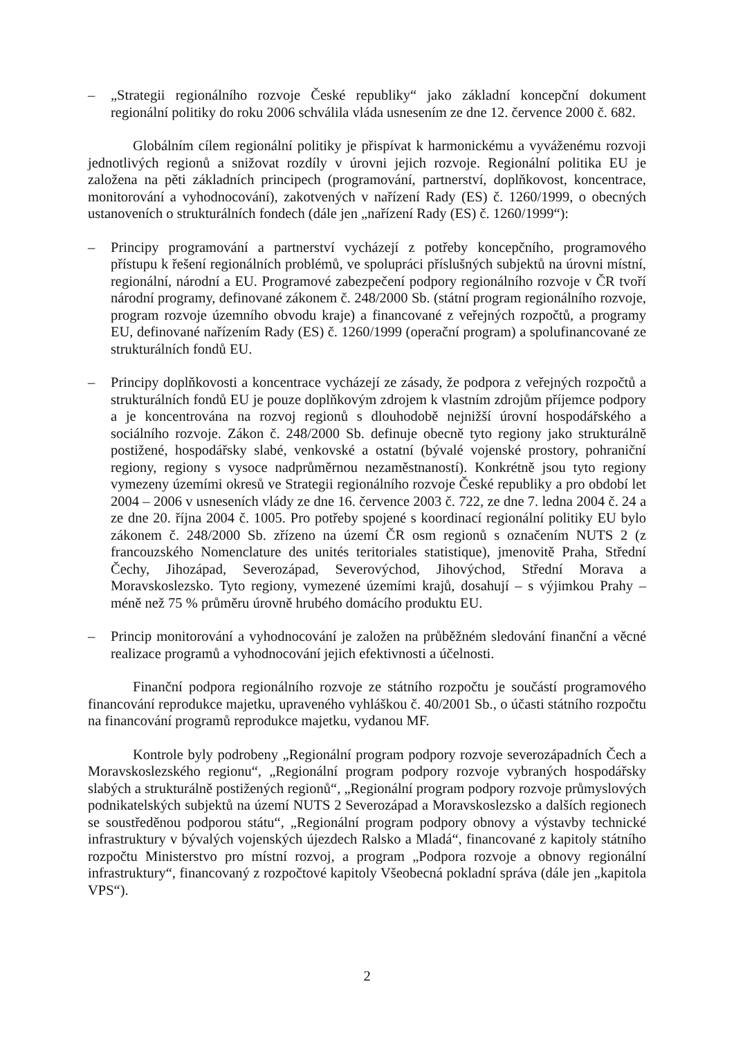– „Strategii regionálního rozvoje České republiky“ jako základní koncepční dokument regionální politiky do roku 2006 schválila vláda usnesením ze dne 12. července 2000 č. 682.
Globálním cílem regionální politiky je přispívat k harmonickému a vyváženému rozvoji jednotlivých regionů a snižovat rozdíly v úrovni jejich rozvoje. Regionální politika EU je založena na pěti základních principech (programování, partnerství, doplňkovost, koncentrace, monitorování a vyhodnocování), zakotvených v nařízení Rady (ES) č. 1260/1999, o obecných ustanoveních o strukturálních fondech (dále jen „nařízení Rady (ES) č. 1260/1999“):
– Principy programování a partnerství vycházejí z potřeby koncepčního, programového přístupu k řešení regionálních problémů, ve spolupráci příslušných subjektů na úrovni místní, regionální, národní a EU. Programové zabezpečení podpory regionálního rozvoje v ČR tvoří národní programy, definované zákonem č. 248/2000 Sb. (státní program regionálního rozvoje, program rozvoje územního obvodu kraje) a financované z veřejných rozpočtů, a programy EU, definované nařízením Rady (ES) č. 1260/1999 (operační program) a spolufinancované ze strukturálních fondů EU.
– Principy doplňkovosti a koncentrace vycházejí ze zásady, že podpora z veřejných rozpočtů a strukturálních fondů EU je pouze doplňkovým zdrojem k vlastním zdrojům příjemce podpory a je koncentrována na rozvoj regionů s dlouhodobě nejnižší úrovní hospodářského a sociálního rozvoje. Zákon č. 248/2000 Sb. definuje obecně tyto regiony jako strukturálně postižené, hospodářsky slabé, venkovské a ostatní (bývalé vojenské prostory, pohraniční regiony, regiony s vysoce nadprůměrnou nezaměstnaností). Konkrétně jsou tyto regiony vymezeny územími okresů ve Strategii regionálního rozvoje České republiky a pro období let 2004 – 2006 v usneseních vlády ze dne 16. července 2003 č. 722, ze dne 7. ledna 2004 č. 24 a ze dne 20. října 2004 č. 1005. Pro potřeby spojené s koordinací regionální politiky EU bylo zákonem č. 248/2000 Sb. zřízeno na území ČR osm regionů s označením NUTS 2 (z francouzského Nomenclature des unités teritoriales statistique), jmenovitě Praha, Střední Čechy, Jihozápad, Severozápad, Severovýchod, Jihovýchod, Střední Morava a Moravskoslezsko. Tyto regiony, vymezené územími krajů, dosahují – s výjimkou Prahy – méně než 75 % průměru úrovně hrubého domácího produktu EU.
– Princip monitorování a vyhodnocování je založen na průběžném sledování finanční a věcné realizace programů a vyhodnocování jejich efektivnosti a účelnosti.
Finanční podpora regionálního rozvoje ze státního rozpočtu je součástí programového financování reprodukce majetku, upraveného vyhláškou č. 40/2001 Sb., o účasti státního rozpočtu na financování programů reprodukce majetku, vydanou MF.
Kontrole byly podrobeny „Regionální program podpory rozvoje severozápadních Čech a Moravskoslezského regionu“, „Regionální program podpory rozvoje vybraných hospodářsky slabých a strukturálně postižených regionů“, „Regionální program podpory rozvoje průmyslových podnikatelských subjektů na území NUTS 2 Severozápad a Moravskoslezsko a dalších regionech se soustředěnou podporou státu“, „Regionální program podpory obnovy a výstavby technické infrastruktury v bývalých vojenských újezdech Ralsko a Mladá“, financované z kapitoly státního rozpočtu Ministerstvo pro místní rozvoj, a program „Podpora rozvoje a obnovy regionální infrastruktury“, financovaný z rozpočtové kapitoly Všeobecná pokladní správa (dále jen „kapitola VPS“).
2